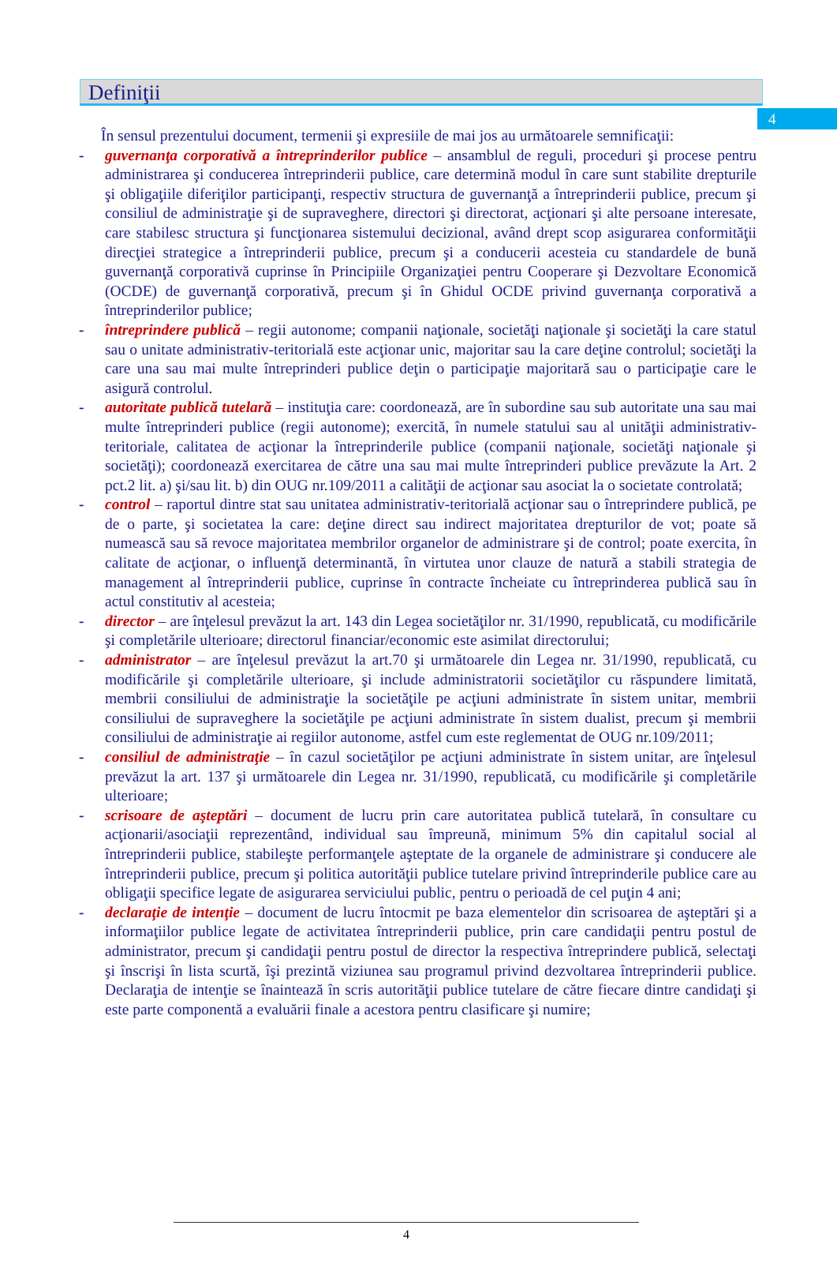4
Definiţii
În sensul prezentului document, termenii şi expresiile de mai jos au următoarele semnificaţii:
- guvernanţa corporativă a întreprinderilor publice – ansamblul de reguli, proceduri şi procese pentru administrarea şi conducerea întreprinderii publice, care determină modul în care sunt stabilite drepturile şi obligaţiile diferiţilor participanţi, respectiv structura de guvernanţă a întreprinderii publice, precum şi consiliul de administraţie şi de supraveghere, directori şi directorat, acţionari şi alte persoane interesate, care stabilesc structura şi funcţionarea sistemului decizional, având drept scop asigurarea conformităţii direcţiei strategice a întreprinderii publice, precum şi a conducerii acesteia cu standardele de bună guvernanţă corporativă cuprinse în Principiile Organizaţiei pentru Cooperare şi Dezvoltare Economică (OCDE) de guvernanţă corporativă, precum şi în Ghidul OCDE privind guvernanţa corporativă a întreprinderilor publice;
- întreprindere publică – regii autonome; companii naţionale, societăţi naţionale şi societăţi la care statul sau o unitate administrativ-teritorială este acţionar unic, majoritar sau la care deţine controlul; societăţi la care una sau mai multe întreprinderi publice deţin o participaţie majoritară sau o participaţie care le asigură controlul.
- autoritate publică tutelară – instituţia care: coordonează, are în subordine sau sub autoritate una sau mai multe întreprinderi publice (regii autonome); exercită, în numele statului sau al unităţii administrativ-teritoriale, calitatea de acţionar la întreprinderile publice (companii naţionale, societăţi naţionale şi societăţi); coordonează exercitarea de către una sau mai multe întreprinderi publice prevăzute la Art. 2 pct.2 lit. a) şi/sau lit. b) din OUG nr.109/2011 a calităţii de acţionar sau asociat la o societate controlată;
- control – raportul dintre stat sau unitatea administrativ-teritorială acţionar sau o întreprindere publică, pe de o parte, şi societatea la care: deţine direct sau indirect majoritatea drepturilor de vot; poate să numească sau să revoce majoritatea membrilor organelor de administrare şi de control; poate exercita, în calitate de acţionar, o influenţă determinantă, în virtutea unor clauze de natură a stabili strategia de management al întreprinderii publice, cuprinse în contracte încheiate cu întreprinderea publică sau în actul constitutiv al acesteia;
- director – are înţelesul prevăzut la art. 143 din Legea societăţilor nr. 31/1990, republicată, cu modificările şi completările ulterioare; directorul financiar/economic este asimilat directorului;
- administrator – are înţelesul prevăzut la art.70 şi următoarele din Legea nr. 31/1990, republicată, cu modificările şi completările ulterioare, şi include administratorii societăţilor cu răspundere limitată, membrii consiliului de administraţie la societăţile pe acţiuni administrate în sistem unitar, membrii consiliului de supraveghere la societăţile pe acţiuni administrate în sistem dualist, precum şi membrii consiliului de administraţie ai regiilor autonome, astfel cum este reglementat de OUG nr.109/2011;
- consiliul de administraţie – în cazul societăţilor pe acţiuni administrate în sistem unitar, are înţelesul prevăzut la art. 137 şi următoarele din Legea nr. 31/1990, republicată, cu modificările şi completările ulterioare;
- scrisoare de aşteptări – document de lucru prin care autoritatea publică tutelară, în consultare cu acţionarii/asociaţii reprezentând, individual sau împreună, minimum 5% din capitalul social al întreprinderii publice, stabileşte performanţele aşteptate de la organele de administrare şi conducere ale întreprinderii publice, precum şi politica autorităţii publice tutelare privind întreprinderile publice care au obligaţii specifice legate de asigurarea serviciului public, pentru o perioadă de cel puţin 4 ani;
- declaraţie de intenţie – document de lucru întocmit pe baza elementelor din scrisoarea de aşteptări şi a informaţiilor publice legate de activitatea întreprinderii publice, prin care candidaţii pentru postul de administrator, precum şi candidaţii pentru postul de director la respectiva întreprindere publică, selectaţi şi înscrişi în lista scurtă, îşi prezintă viziunea sau programul privind dezvoltarea întreprinderii publice. Declaraţia de intenţie se înaintează în scris autorităţii publice tutelare de către fiecare dintre candidaţi şi este parte componentă a evaluării finale a acestora pentru clasificare şi numire;
4